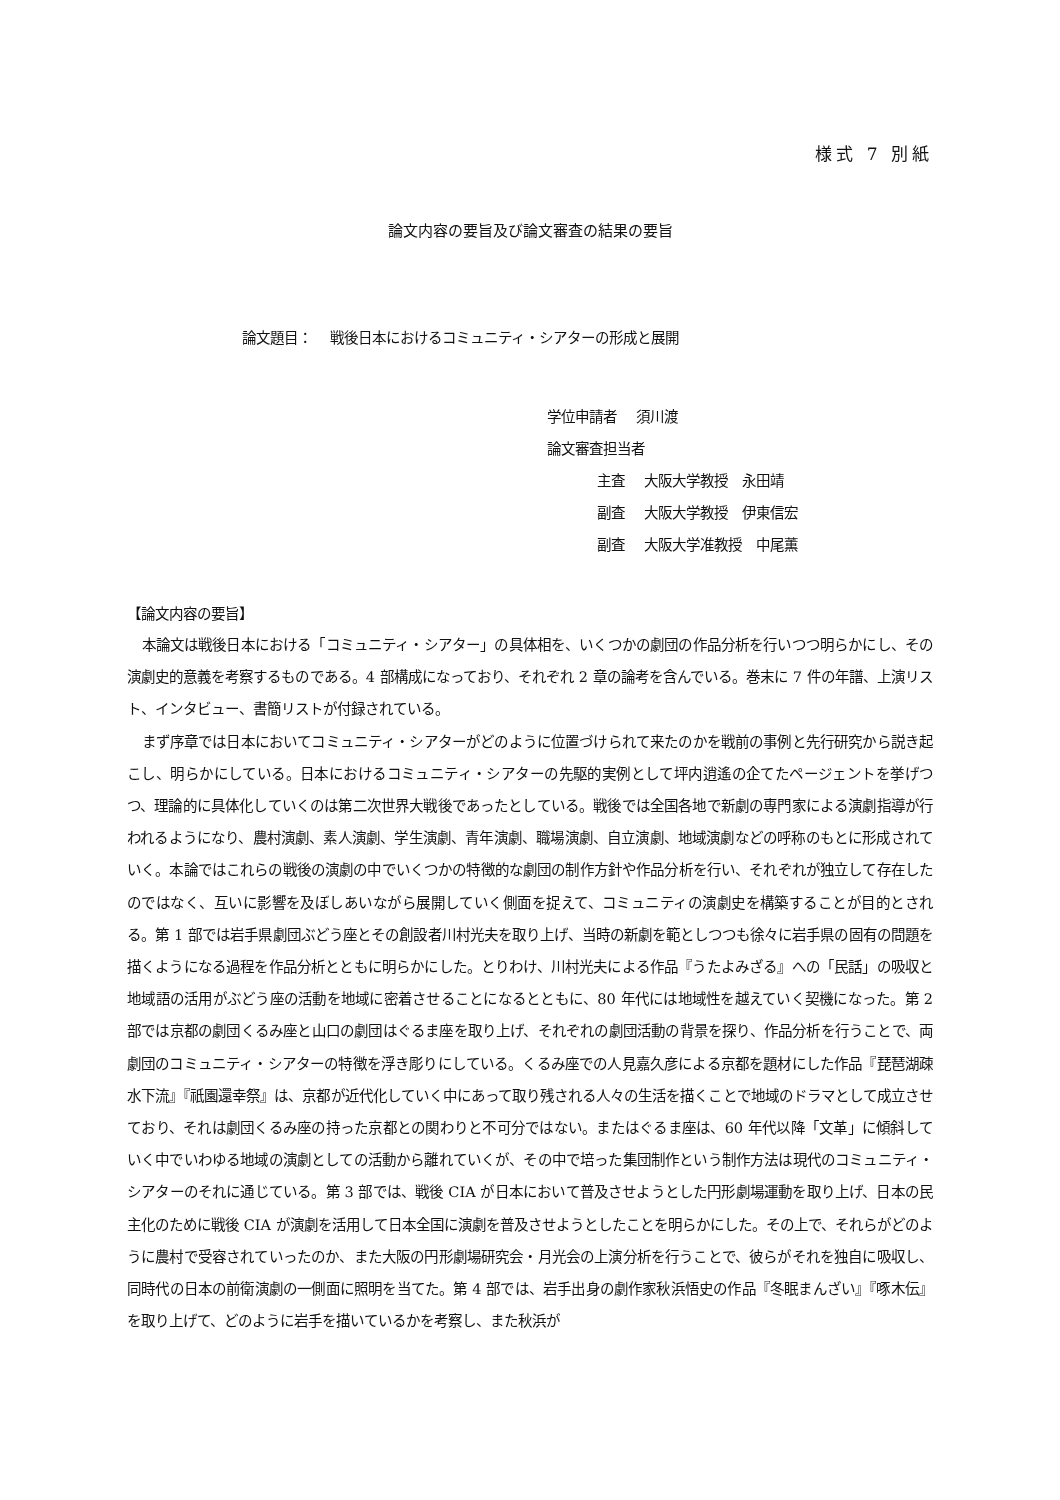様式 7 別紙
論文内容の要旨及び論文審査の結果の要旨
論文題目： 戦後日本におけるコミュニティ・シアターの形成と展開
学位申請者　 須川渡
論文審査担当者
主査　 大阪大学教授　永田靖
副査　 大阪大学教授　伊東信宏
副査　 大阪大学准教授　中尾薫
【論文内容の要旨】
本論文は戦後日本における「コミュニティ・シアター」の具体相を、いくつかの劇団の作品分析を行いつつ明らかにし、その演劇史的意義を考察するものである。4 部構成になっており、それぞれ 2 章の論考を含んでいる。巻末に 7 件の年譜、上演リスト、インタビュー、書簡リストが付録されている。
まず序章では日本においてコミュニティ・シアターがどのように位置づけられて来たのかを戦前の事例と先行研究から説き起こし、明らかにしている。日本におけるコミュニティ・シアターの先駆的実例として坪内逍遙の企てたページェントを挙げつつ、理論的に具体化していくのは第二次世界大戦後であったとしている。戦後では全国各地で新劇の専門家による演劇指導が行われるようになり、農村演劇、素人演劇、学生演劇、青年演劇、職場演劇、自立演劇、地域演劇などの呼称のもとに形成されていく。本論ではこれらの戦後の演劇の中でいくつかの特徴的な劇団の制作方針や作品分析を行い、それぞれが独立して存在したのではなく、互いに影響を及ぼしあいながら展開していく側面を捉えて、コミュニティの演劇史を構築することが目的とされる。第 1 部では岩手県劇団ぶどう座とその創設者川村光夫を取り上げ、当時の新劇を範としつつも徐々に岩手県の固有の問題を描くようになる過程を作品分析とともに明らかにした。とりわけ、川村光夫による作品『うたよみざる』への「民話」の吸収と地域語の活用がぶどう座の活動を地域に密着させることになるとともに、80 年代には地域性を越えていく契機になった。第 2 部では京都の劇団くるみ座と山口の劇団はぐるま座を取り上げ、それぞれの劇団活動の背景を探り、作品分析を行うことで、両劇団のコミュニティ・シアターの特徴を浮き彫りにしている。くるみ座での人見嘉久彦による京都を題材にした作品『琵琶湖疎水下流』『祇園還幸祭』は、京都が近代化していく中にあって取り残される人々の生活を描くことで地域のドラマとして成立させており、それは劇団くるみ座の持った京都との関わりと不可分ではない。またはぐるま座は、60 年代以降「文革」に傾斜していく中でいわゆる地域の演劇としての活動から離れていくが、その中で培った集団制作という制作方法は現代のコミュニティ・シアターのそれに通じている。第 3 部では、戦後 CIA が日本において普及させようとした円形劇場運動を取り上げ、日本の民主化のために戦後 CIA が演劇を活用して日本全国に演劇を普及させようとしたことを明らかにした。その上で、それらがどのように農村で受容されていったのか、また大阪の円形劇場研究会・月光会の上演分析を行うことで、彼らがそれを独自に吸収し、同時代の日本の前衛演劇の一側面に照明を当てた。第 4 部では、岩手出身の劇作家秋浜悟史の作品『冬眠まんざい』『啄木伝』を取り上げて、どのように岩手を描いているかを考察し、また秋浜が